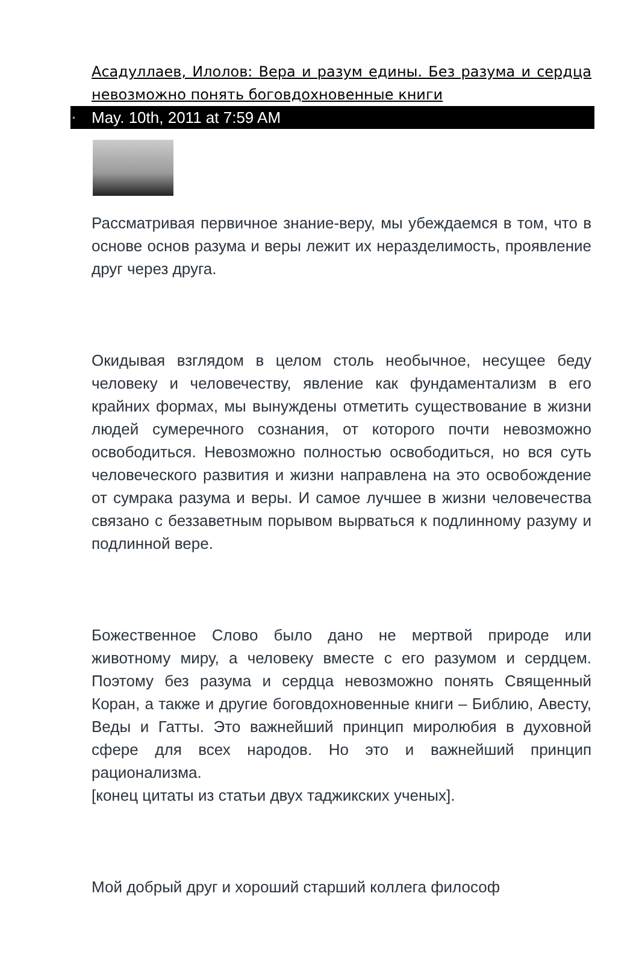Асадуллаев, Илолов: Вера и разум едины. Без разума и сердца невозможно понять боговдохновенные книги
• May. 10th, 2011 at 7:59 AM
Рассматривая первичное знание-веру, мы убеждаемся в том, что в основе основ разума и веры лежит их неразделимость, проявление друг через друга.
Окидывая взглядом в целом столь необычное, несущее беду человеку и человечеству, явление как фундаментализм в его крайних формах, мы вынуждены отметить существование в жизни людей сумеречного сознания, от которого почти невозможно освободиться. Невозможно полностью освободиться, но вся суть человеческого развития и жизни направлена на это освобождение от сумрака разума и веры. И самое лучшее в жизни человечества связано с беззаветным порывом вырваться к подлинному разуму и подлинной вере.
Божественное Слово было дано не мертвой природе или животному миру, а человеку вместе с его разумом и сердцем. Поэтому без разума и сердца невозможно понять Священный Коран, а также и другие боговдохновенные книги – Библию, Авесту, Веды и Гатты. Это важнейший принцип миролюбия в духовной сфере для всех народов. Но это и важнейший принцип рационализма.
[конец цитаты из статьи двух таджикских ученых].
Мой добрый друг и хороший старший коллега философ